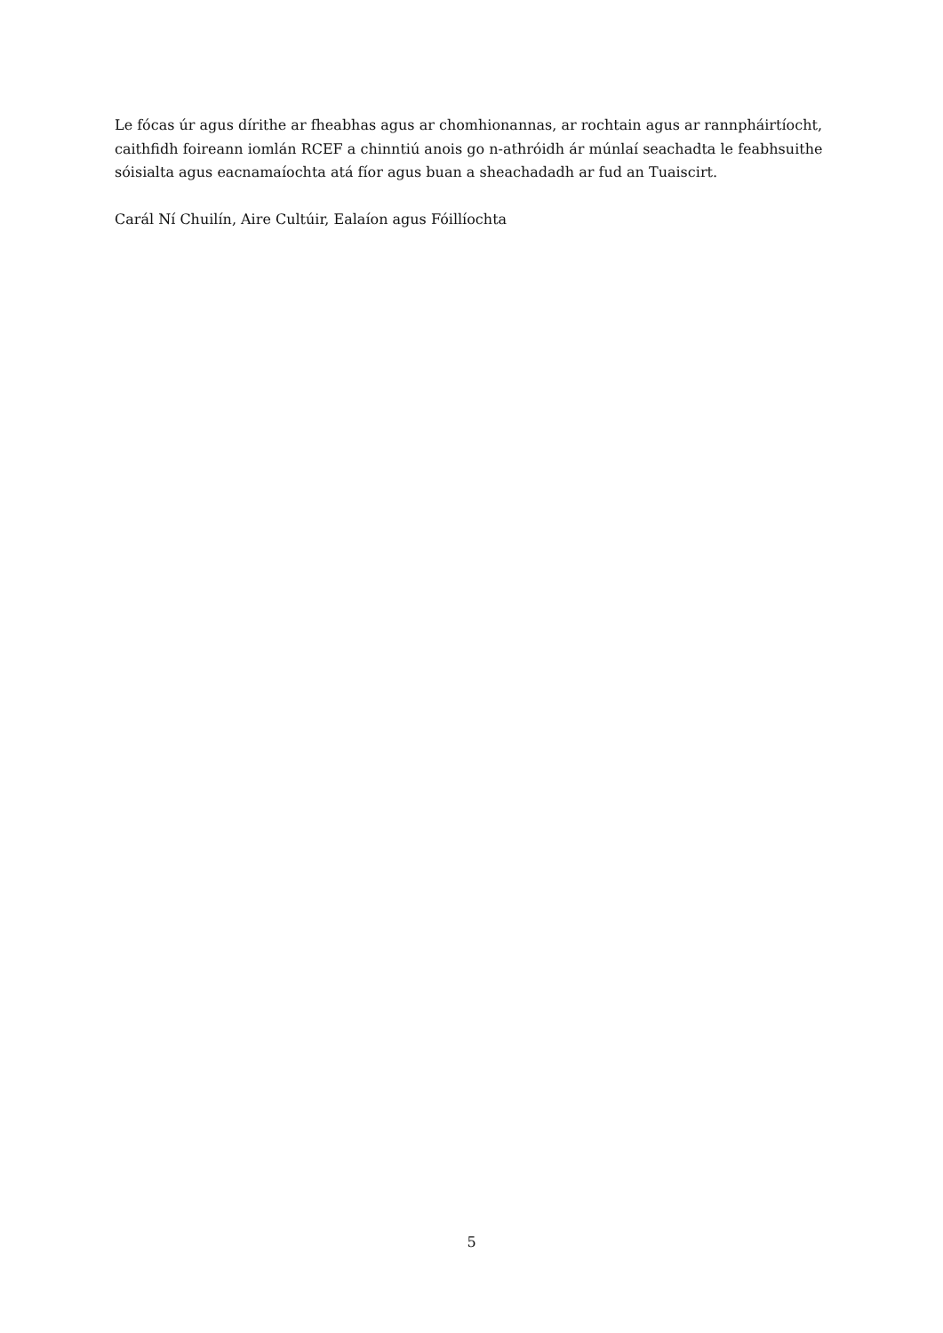Le fócas úr agus dírithe ar fheabhas agus ar chomhionannas, ar rochtain agus ar rannpháirtíocht, caithfidh foireann iomlán RCEF a chinntiú anois go n-athróidh ár múnlaí seachadta le feabhsuithe sóisialta agus eacnamaíochta atá fíor agus buan a sheachadadh ar fud an Tuaiscirt.
Carál Ní Chuilín, Aire Cultúir, Ealaíon agus Fóillíochta
5